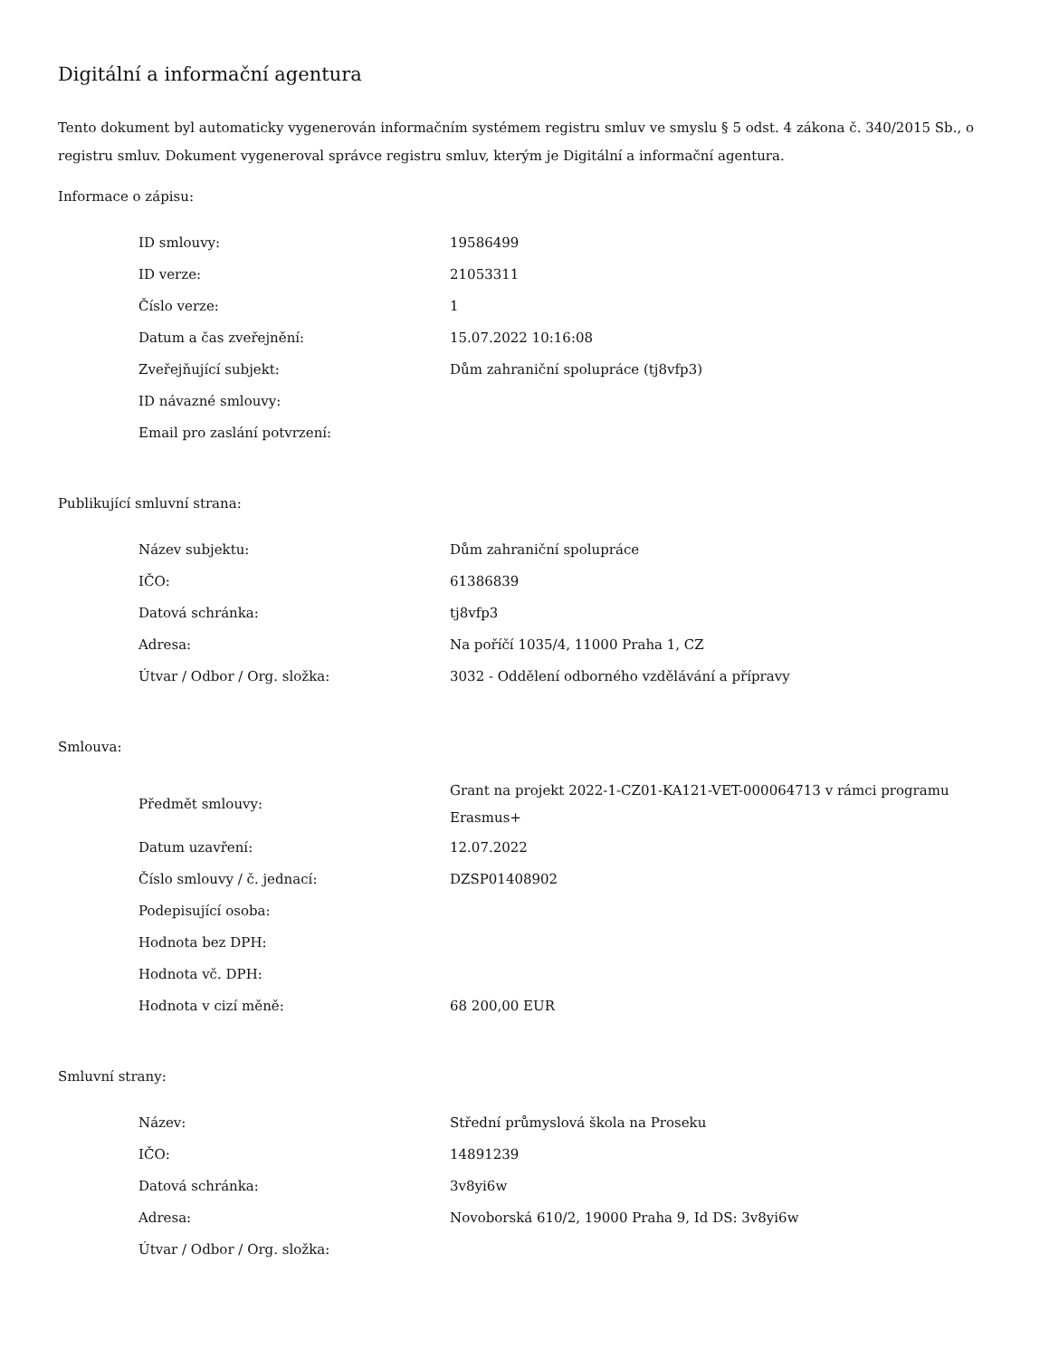Digitální a informační agentura
Tento dokument byl automaticky vygenerován informačním systémem registru smluv ve smyslu § 5 odst. 4 zákona č. 340/2015 Sb., o registru smluv. Dokument vygeneroval správce registru smluv, kterým je Digitální a informační agentura.
Informace o zápisu:
| ID smlouvy: | 19586499 |
| ID verze: | 21053311 |
| Číslo verze: | 1 |
| Datum a čas zveřejnění: | 15.07.2022 10:16:08 |
| Zveřejňující subjekt: | Dům zahraniční spolupráce (tj8vfp3) |
| ID návazné smlouvy: | |
| Email pro zaslání potvrzení: | |
Publikující smluvní strana:
| Název subjektu: | Dům zahraniční spolupráce |
| IČO: | 61386839 |
| Datová schránka: | tj8vfp3 |
| Adresa: | Na poříčí 1035/4, 11000 Praha 1, CZ |
| Útvar / Odbor / Org. složka: | 3032 - Oddělení odborného vzdělávání a přípravy |
Smlouva:
| Předmět smlouvy: | Grant na projekt 2022-1-CZ01-KA121-VET-000064713 v rámci programu Erasmus+ |
| Datum uzavření: | 12.07.2022 |
| Číslo smlouvy / č. jednací: | DZSP01408902 |
| Podepisující osoba: | |
| Hodnota bez DPH: | |
| Hodnota vč. DPH: | |
| Hodnota v cizí měně: | 68 200,00 EUR |
Smluvní strany:
| Název: | Střední průmyslová škola na Proseku |
| IČO: | 14891239 |
| Datová schránka: | 3v8yi6w |
| Adresa: | Novoborská 610/2, 19000 Praha 9, Id DS: 3v8yi6w |
| Útvar / Odbor / Org. složka: | |